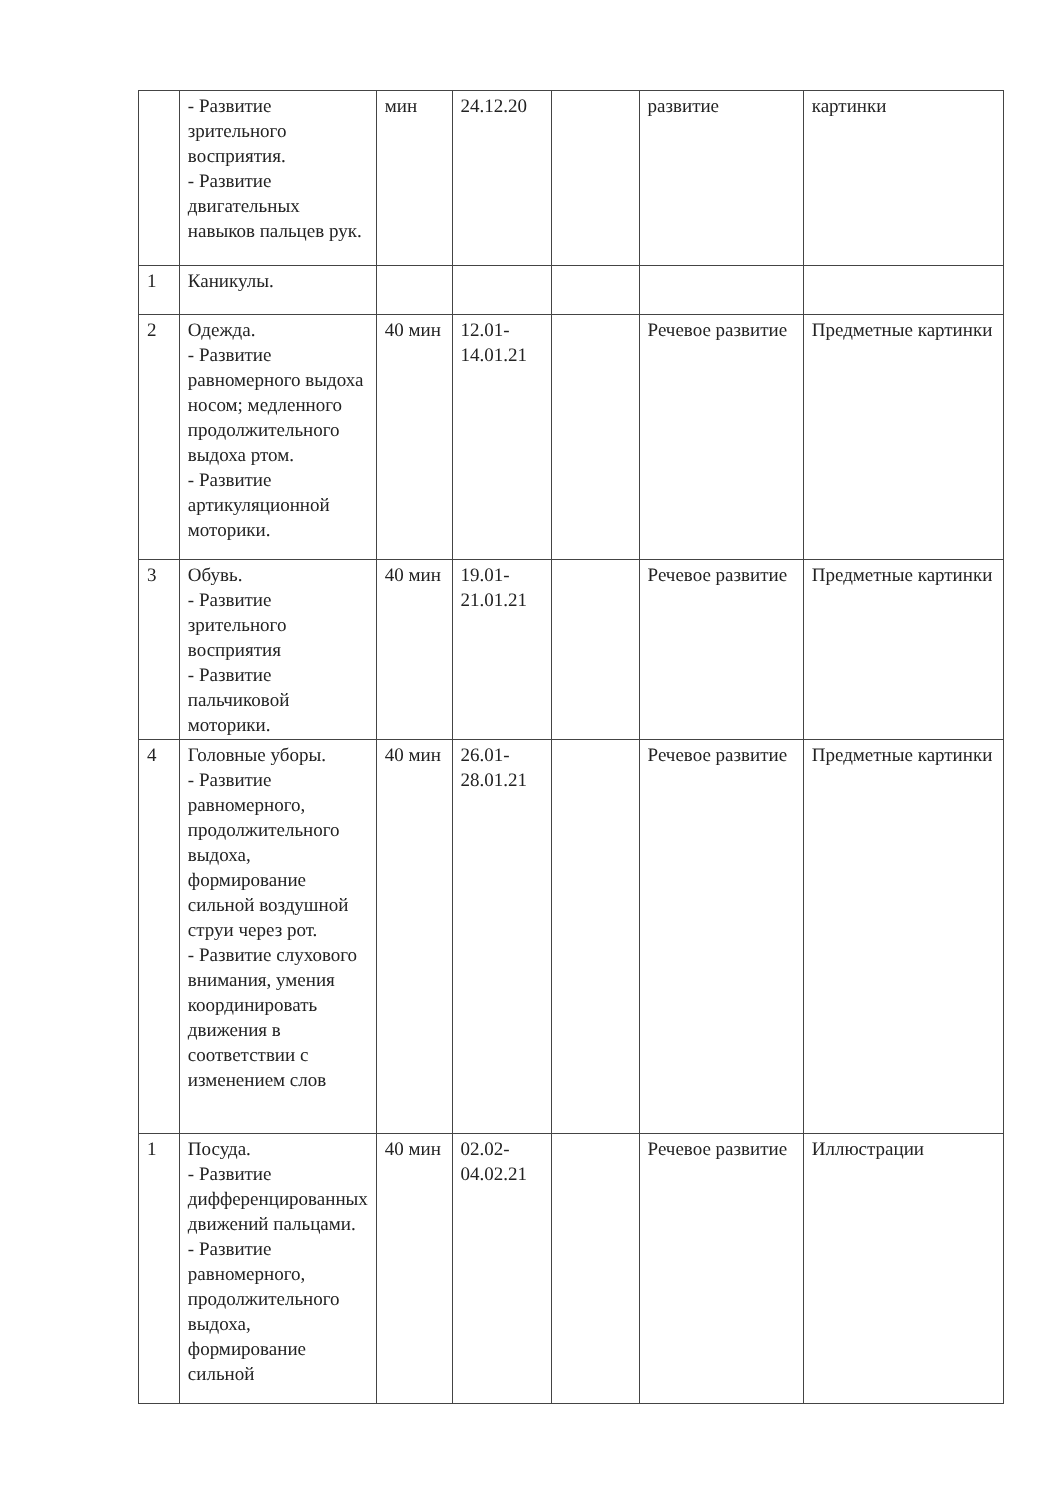| | - Развитие зрительного восприятия. - Развитие двигательных навыков пальцев рук. | мин | 24.12.20 | | развитие | картинки |
| 1 | Каникулы. | | | | | |
| 2 | Одежда. - Развитие равномерного выдоха носом; медленного продолжительного выдоха ртом. - Развитие артикуляционной моторики. | 40 мин | 12.01-14.01.21 | | Речевое развитие | Предметные картинки |
| 3 | Обувь. - Развитие зрительного восприятия - Развитие пальчиковой моторики. | 40 мин | 19.01-21.01.21 | | Речевое развитие | Предметные картинки |
| 4 | Головные уборы. - Развитие равномерного, продолжительного выдоха, формирование сильной воздушной струи через рот. - Развитие слухового внимания, умения координировать движения в соответствии с изменением слов | 40 мин | 26.01-28.01.21 | | Речевое развитие | Предметные картинки |
| 1 | Посуда. - Развитие дифференцированных движений пальцами. - Развитие равномерного, продолжительного выдоха, формирование сильной | 40 мин | 02.02-04.02.21 | | Речевое развитие | Иллюстрации |